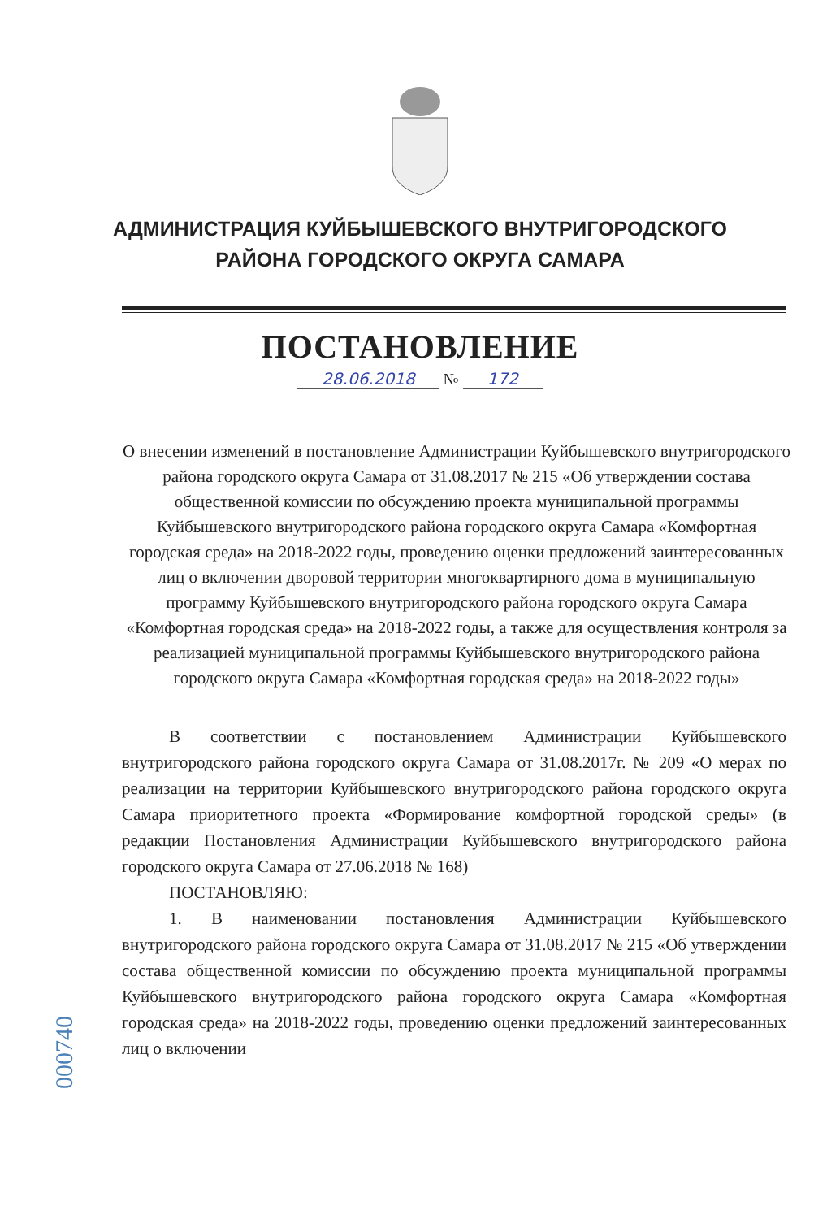АДМИНИСТРАЦИЯ КУЙБЫШЕВСКОГО ВНУТРИГОРОДСКОГО
РАЙОНА ГОРОДСКОГО ОКРУГА САМАРА
ПОСТАНОВЛЕНИЕ
28.06.2018 № 172
О внесении изменений в постановление Администрации Куйбышевского внутригородского района городского округа Самара от 31.08.2017 № 215 «Об утверждении состава общественной комиссии по обсуждению проекта муниципальной программы Куйбышевского внутригородского района городского округа Самара «Комфортная городская среда» на 2018-2022 годы, проведению оценки предложений заинтересованных лиц о включении дворовой территории многоквартирного дома в муниципальную программу Куйбышевского внутригородского района городского округа Самара «Комфортная городская среда» на 2018-2022 годы, а также для осуществления контроля за реализацией муниципальной программы Куйбышевского внутригородского района городского округа Самара «Комфортная городская среда» на 2018-2022 годы»
В соответствии с постановлением Администрации Куйбышевского внутригородского района городского округа Самара от 31.08.2017г. № 209 «О мерах по реализации на территории Куйбышевского внутригородского района городского округа Самара приоритетного проекта «Формирование комфортной городской среды» (в редакции Постановления Администрации Куйбышевского внутригородского района городского округа Самара от 27.06.2018 № 168)
ПОСТАНОВЛЯЮ:
1. В наименовании постановления Администрации Куйбышевского внутригородского района городского округа Самара от 31.08.2017 № 215 «Об утверждении состава общественной комиссии по обсуждению проекта муниципальной программы Куйбышевского внутригородского района городского округа Самара «Комфортная городская среда» на 2018-2022 годы, проведению оценки предложений заинтересованных лиц о включении
000740